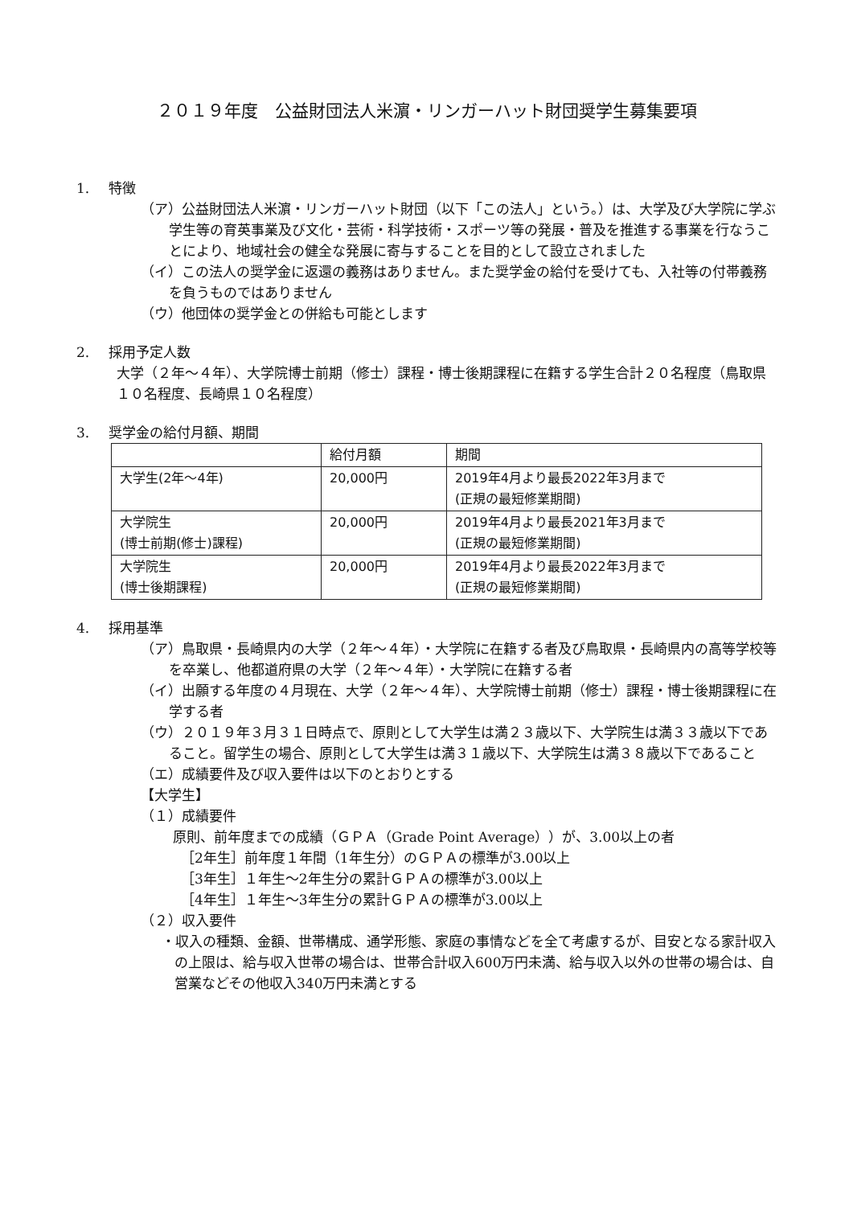２０１９年度　公益財団法人米濵・リンガーハット財団奨学生募集要項
1. 特徴
（ア）公益財団法人米濵・リンガーハット財団（以下「この法人」という。）は、大学及び大学院に学ぶ学生等の育英事業及び文化・芸術・科学技術・スポーツ等の発展・普及を推進する事業を行なうことにより、地域社会の健全な発展に寄与することを目的として設立されました
（イ）この法人の奨学金に返還の義務はありません。また奨学金の給付を受けても、入社等の付帯義務を負うものではありません
（ウ）他団体の奨学金との併給も可能とします
2. 採用予定人数
大学（２年～４年）、大学院博士前期（修士）課程・博士後期課程に在籍する学生合計２０名程度（鳥取県１０名程度、長崎県１０名程度）
3. 奨学金の給付月額、期間
| | 給付月額 | 期間 |
| --- | --- | --- |
| 大学生(2年～4年) | 20,000円 | 2019年4月より最長2022年3月まで (正規の最短修業期間) |
| 大学院生 (博士前期(修士)課程) | 20,000円 | 2019年4月より最長2021年3月まで (正規の最短修業期間) |
| 大学院生 (博士後期課程) | 20,000円 | 2019年4月より最長2022年3月まで (正規の最短修業期間) |
4. 採用基準
（ア）鳥取県・長崎県内の大学（２年～４年）・大学院に在籍する者及び鳥取県・長崎県内の高等学校等を卒業し、他都道府県の大学（２年～４年）・大学院に在籍する者
（イ）出願する年度の４月現在、大学（２年～４年）、大学院博士前期（修士）課程・博士後期課程に在学する者
（ウ）２０１９年３月３１日時点で、原則として大学生は満２３歳以下、大学院生は満３３歳以下であること。留学生の場合、原則として大学生は満３１歳以下、大学院生は満３８歳以下であること
（エ）成績要件及び収入要件は以下のとおりとする
【大学生】
（１）成績要件
原則、前年度までの成績（ＧＰＡ（Grade Point Average））が、3.00以上の者
［2年生］前年度１年間（1年生分）のＧＰＡの標準が3.00以上
［3年生］１年生～2年生分の累計ＧＰＡの標準が3.00以上
［4年生］１年生～3年生分の累計ＧＰＡの標準が3.00以上
（２）収入要件
・収入の種類、金額、世帯構成、通学形態、家庭の事情などを全て考慮するが、目安となる家計収入の上限は、給与収入世帯の場合は、世帯合計収入600万円未満、給与収入以外の世帯の場合は、自営業などその他収入340万円未満とする